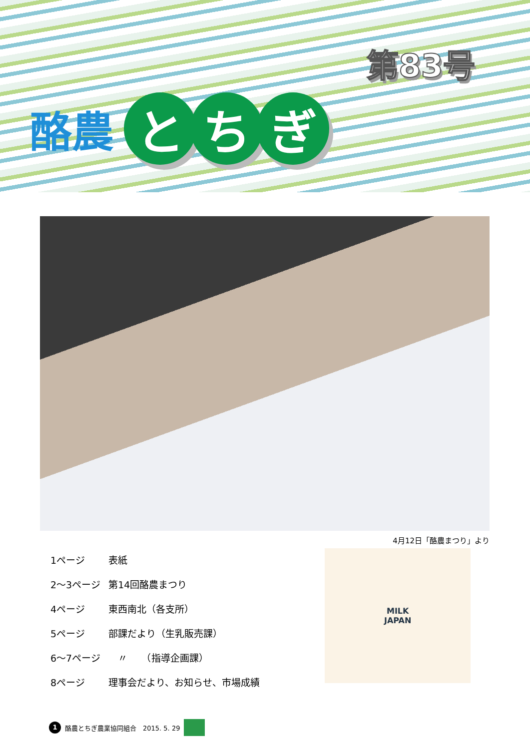第83号
酪農 と ち ぎ
4月12日「酪農まつり」より
| 1ページ | 表紙 |
| 2～3ページ | 第14回酪農まつり |
| 4ページ | 東西南北（各支所） |
| 5ページ | 部課だより（生乳販売課） |
| 6～7ページ | 〃 （指導企画課） |
| 8ページ | 理事会だより、お知らせ、市場成績 |
MILK
JAPAN
1 酪農とちぎ農業協同組合　2015. 5. 29